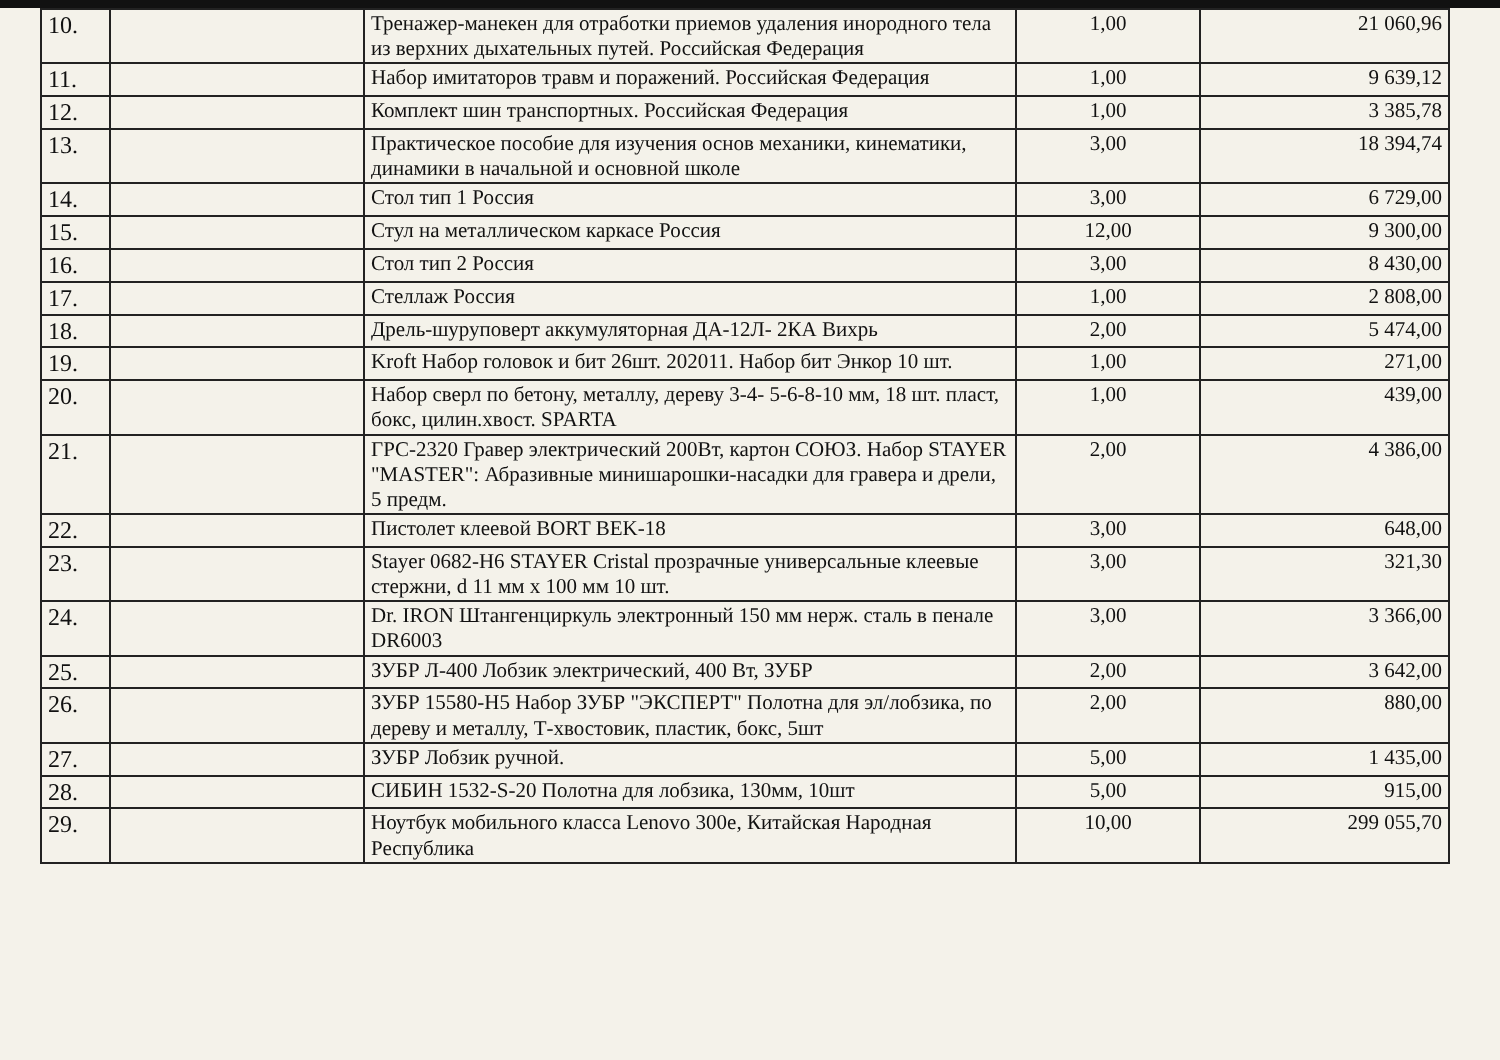| 10. | | Тренажер-манекен для отработки приемов удаления инородного тела из верхних дыхательных путей. Российская Федерация | 1,00 | 21 060,96 |
| 11. | | Набор имитаторов травм и поражений. Российская Федерация | 1,00 | 9 639,12 |
| 12. | | Комплект шин транспортных. Российская Федерация | 1,00 | 3 385,78 |
| 13. | | Практическое пособие для изучения основ механики, кинематики, динамики в начальной и основной школе | 3,00 | 18 394,74 |
| 14. | | Стол тип 1 Россия | 3,00 | 6 729,00 |
| 15. | | Стул на металлическом каркасе Россия | 12,00 | 9 300,00 |
| 16. | | Стол тип 2 Россия | 3,00 | 8 430,00 |
| 17. | | Стеллаж Россия | 1,00 | 2 808,00 |
| 18. | | Дрель-шуруповерт аккумуляторная ДА-12Л- 2КА Вихрь | 2,00 | 5 474,00 |
| 19. | | Kroft Набор головок и бит 26шт. 202011. Набор бит Энкор 10 шт. | 1,00 | 271,00 |
| 20. | | Набор сверл по бетону, металлу, дереву 3-4- 5-6-8-10 мм, 18 шт. пласт, бокс, цилин.хвост. SPARTA | 1,00 | 439,00 |
| 21. | | ГРС-2320 Гравер электрический 200Вт, картон СОЮЗ. Набор STAYER "MASTER": Абразивные минишарошки-насадки для гравера и дрели, 5 предм. | 2,00 | 4 386,00 |
| 22. | | Пистолет клеевой BORT BEK-18 | 3,00 | 648,00 |
| 23. | | Stayer 0682-H6 STAYER Cristal прозрачные универсальные клеевые стержни, d 11 мм x 100 мм 10 шт. | 3,00 | 321,30 |
| 24. | | Dr. IRON Штангенциркуль электронный 150 мм нерж. сталь в пенале DR6003 | 3,00 | 3 366,00 |
| 25. | | ЗУБР Л-400 Лобзик электрический, 400 Вт, ЗУБР | 2,00 | 3 642,00 |
| 26. | | ЗУБР 15580-H5 Набор ЗУБР "ЭКСПЕРТ" Полотна для эл/лобзика, по дереву и металлу, Т-хвостовик, пластик, бокс, 5шт | 2,00 | 880,00 |
| 27. | | ЗУБР Лобзик ручной. | 5,00 | 1 435,00 |
| 28. | | СИБИН 1532-S-20 Полотна для лобзика, 130мм, 10шт | 5,00 | 915,00 |
| 29. | | Ноутбук мобильного класса Lenovo 300e, Китайская Народная Республика | 10,00 | 299 055,70 |